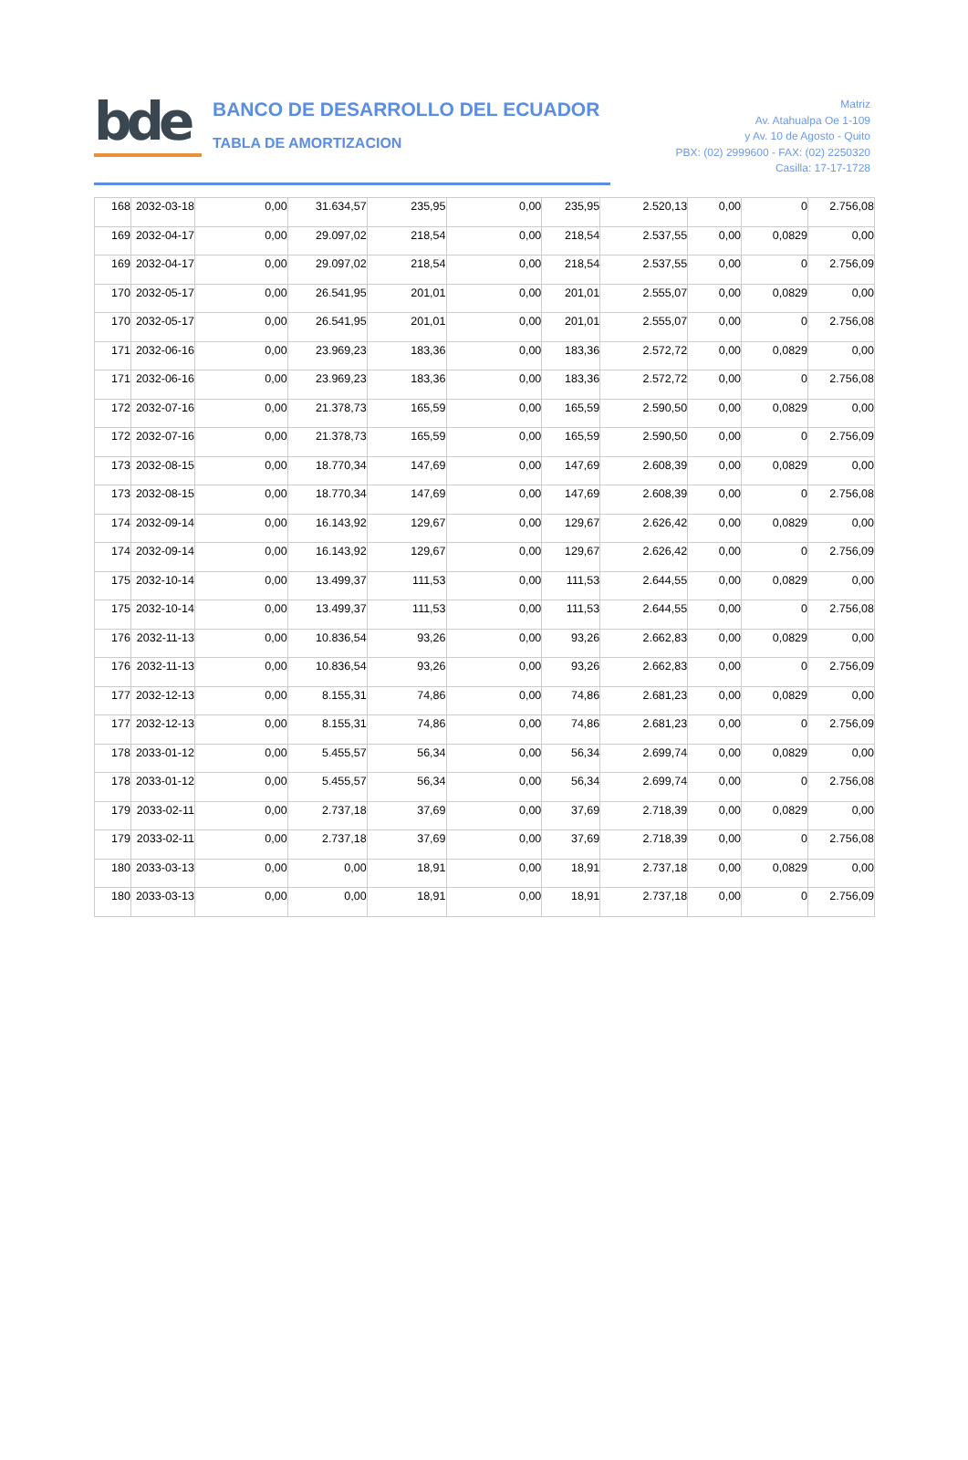bde
BANCO DE DESARROLLO DEL ECUADOR
TABLA DE AMORTIZACION
Matriz
Av. Atahualpa Oe 1-109
y Av. 10 de Agosto - Quito
PBX: (02) 2999600 - FAX: (02) 2250320
Casilla: 17-17-1728
| 168 | 2032-03-18 | 0,00 | 31.634,57 | 235,95 | 0,00 | 235,95 | 2.520,13 | 0,00 | 0 | 2.756,08 |
| 169 | 2032-04-17 | 0,00 | 29.097,02 | 218,54 | 0,00 | 218,54 | 2.537,55 | 0,00 | 0,0829 | 0,00 |
| 169 | 2032-04-17 | 0,00 | 29.097,02 | 218,54 | 0,00 | 218,54 | 2.537,55 | 0,00 | 0 | 2.756,09 |
| 170 | 2032-05-17 | 0,00 | 26.541,95 | 201,01 | 0,00 | 201,01 | 2.555,07 | 0,00 | 0,0829 | 0,00 |
| 170 | 2032-05-17 | 0,00 | 26.541,95 | 201,01 | 0,00 | 201,01 | 2.555,07 | 0,00 | 0 | 2.756,08 |
| 171 | 2032-06-16 | 0,00 | 23.969,23 | 183,36 | 0,00 | 183,36 | 2.572,72 | 0,00 | 0,0829 | 0,00 |
| 171 | 2032-06-16 | 0,00 | 23.969,23 | 183,36 | 0,00 | 183,36 | 2.572,72 | 0,00 | 0 | 2.756,08 |
| 172 | 2032-07-16 | 0,00 | 21.378,73 | 165,59 | 0,00 | 165,59 | 2.590,50 | 0,00 | 0,0829 | 0,00 |
| 172 | 2032-07-16 | 0,00 | 21.378,73 | 165,59 | 0,00 | 165,59 | 2.590,50 | 0,00 | 0 | 2.756,09 |
| 173 | 2032-08-15 | 0,00 | 18.770,34 | 147,69 | 0,00 | 147,69 | 2.608,39 | 0,00 | 0,0829 | 0,00 |
| 173 | 2032-08-15 | 0,00 | 18.770,34 | 147,69 | 0,00 | 147,69 | 2.608,39 | 0,00 | 0 | 2.756,08 |
| 174 | 2032-09-14 | 0,00 | 16.143,92 | 129,67 | 0,00 | 129,67 | 2.626,42 | 0,00 | 0,0829 | 0,00 |
| 174 | 2032-09-14 | 0,00 | 16.143,92 | 129,67 | 0,00 | 129,67 | 2.626,42 | 0,00 | 0 | 2.756,09 |
| 175 | 2032-10-14 | 0,00 | 13.499,37 | 111,53 | 0,00 | 111,53 | 2.644,55 | 0,00 | 0,0829 | 0,00 |
| 175 | 2032-10-14 | 0,00 | 13.499,37 | 111,53 | 0,00 | 111,53 | 2.644,55 | 0,00 | 0 | 2.756,08 |
| 176 | 2032-11-13 | 0,00 | 10.836,54 | 93,26 | 0,00 | 93,26 | 2.662,83 | 0,00 | 0,0829 | 0,00 |
| 176 | 2032-11-13 | 0,00 | 10.836,54 | 93,26 | 0,00 | 93,26 | 2.662,83 | 0,00 | 0 | 2.756,09 |
| 177 | 2032-12-13 | 0,00 | 8.155,31 | 74,86 | 0,00 | 74,86 | 2.681,23 | 0,00 | 0,0829 | 0,00 |
| 177 | 2032-12-13 | 0,00 | 8.155,31 | 74,86 | 0,00 | 74,86 | 2.681,23 | 0,00 | 0 | 2.756,09 |
| 178 | 2033-01-12 | 0,00 | 5.455,57 | 56,34 | 0,00 | 56,34 | 2.699,74 | 0,00 | 0,0829 | 0,00 |
| 178 | 2033-01-12 | 0,00 | 5.455,57 | 56,34 | 0,00 | 56,34 | 2.699,74 | 0,00 | 0 | 2.756,08 |
| 179 | 2033-02-11 | 0,00 | 2.737,18 | 37,69 | 0,00 | 37,69 | 2.718,39 | 0,00 | 0,0829 | 0,00 |
| 179 | 2033-02-11 | 0,00 | 2.737,18 | 37,69 | 0,00 | 37,69 | 2.718,39 | 0,00 | 0 | 2.756,08 |
| 180 | 2033-03-13 | 0,00 | 0,00 | 18,91 | 0,00 | 18,91 | 2.737,18 | 0,00 | 0,0829 | 0,00 |
| 180 | 2033-03-13 | 0,00 | 0,00 | 18,91 | 0,00 | 18,91 | 2.737,18 | 0,00 | 0 | 2.756,09 |